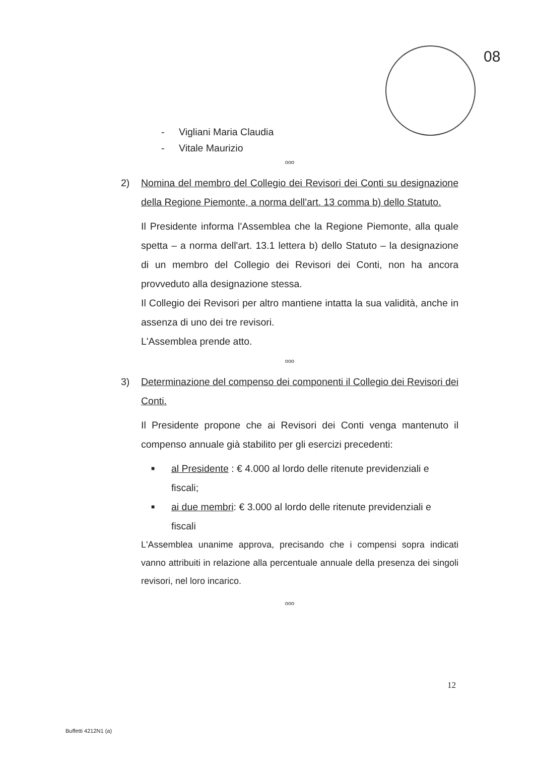08
- Vigliani Maria Claudia
- Vitale Maurizio
ooo
2) Nomina del membro del Collegio dei Revisori dei Conti su designazione della Regione Piemonte, a norma dell'art. 13 comma b) dello Statuto.
Il Presidente informa l'Assemblea che la Regione Piemonte, alla quale spetta – a norma dell'art. 13.1 lettera b) dello Statuto – la designazione di un membro del Collegio dei Revisori dei Conti, non ha ancora provveduto alla designazione stessa.
Il Collegio dei Revisori per altro mantiene intatta la sua validità, anche in assenza di uno dei tre revisori.
L'Assemblea prende atto.
ooo
3) Determinazione del compenso dei componenti il Collegio dei Revisori dei Conti.
Il Presidente propone che ai Revisori dei Conti venga mantenuto il compenso annuale già stabilito per gli esercizi precedenti:
■ al Presidente : € 4.000 al lordo delle ritenute previdenziali e fiscali;
■ ai due membri: € 3.000 al lordo delle ritenute previdenziali e fiscali
L'Assemblea unanime approva, precisando che i compensi sopra indicati vanno attribuiti in relazione alla percentuale annuale della presenza dei singoli revisori, nel loro incarico.
ooo
12
Buffetti 4212N1 (a)